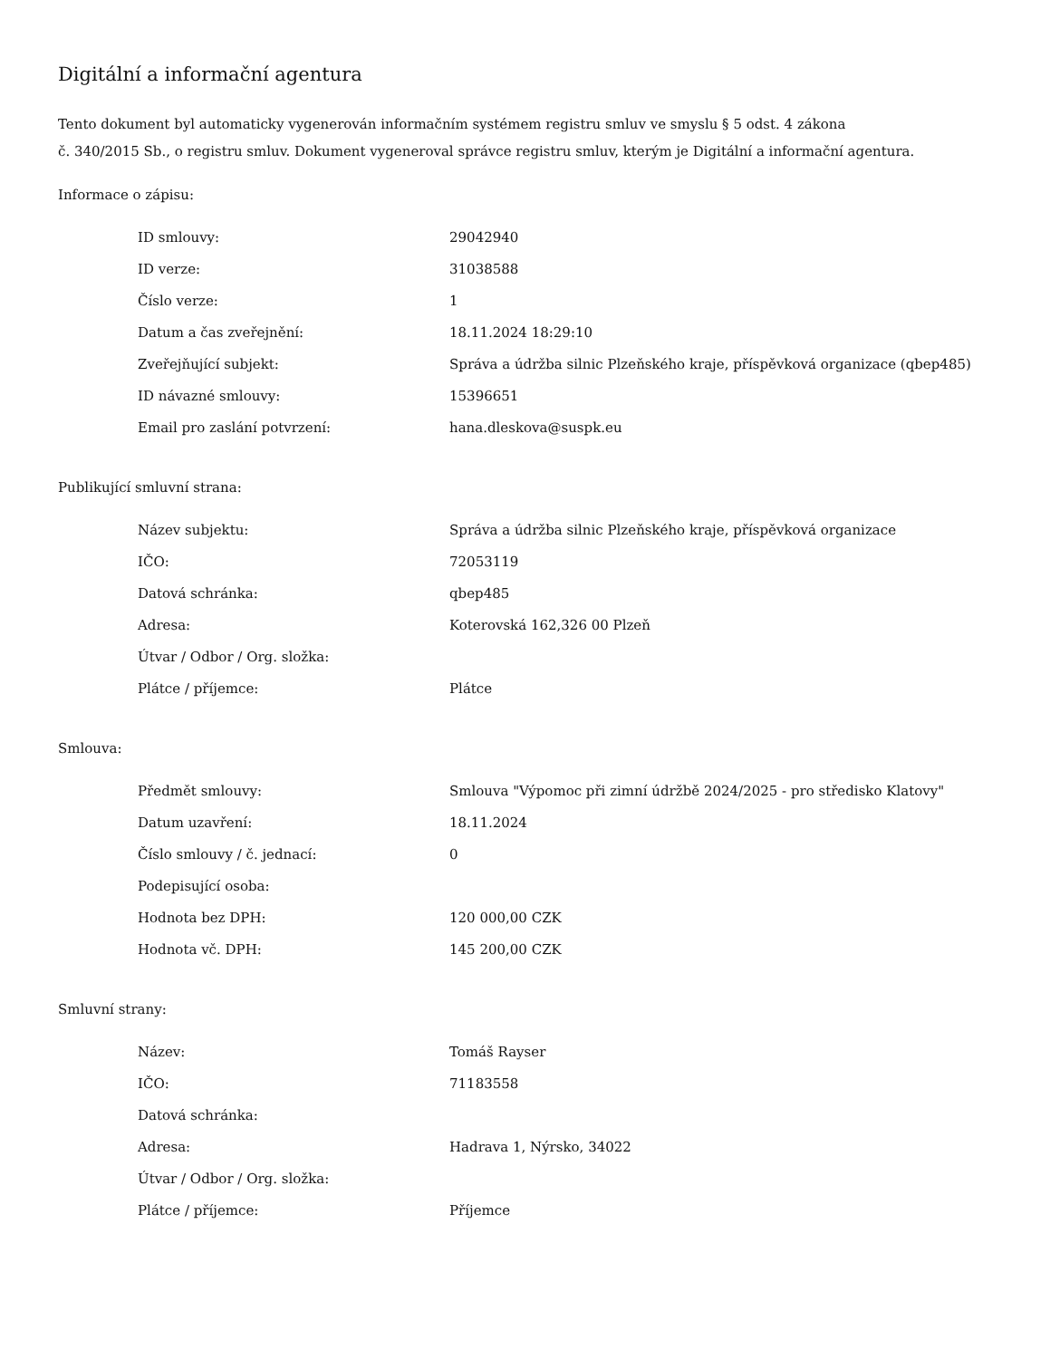Digitální a informační agentura
Tento dokument byl automaticky vygenerován informačním systémem registru smluv ve smyslu § 5 odst. 4 zákona
č. 340/2015 Sb., o registru smluv. Dokument vygeneroval správce registru smluv, kterým je Digitální a informační agentura.
Informace o zápisu:
| ID smlouvy: | 29042940 |
| ID verze: | 31038588 |
| Číslo verze: | 1 |
| Datum a čas zveřejnění: | 18.11.2024 18:29:10 |
| Zveřejňující subjekt: | Správa a údržba silnic Plzeňského kraje, příspěvková organizace (qbep485) |
| ID návazné smlouvy: | 15396651 |
| Email pro zaslání potvrzení: | hana.dleskova@suspk.eu |
Publikující smluvní strana:
| Název subjektu: | Správa a údržba silnic Plzeňského kraje, příspěvková organizace |
| IČO: | 72053119 |
| Datová schránka: | qbep485 |
| Adresa: | Koterovská 162,326 00 Plzeň |
| Útvar / Odbor / Org. složka: | |
| Plátce / příjemce: | Plátce |
Smlouva:
| Předmět smlouvy: | Smlouva "Výpomoc při zimní údržbě 2024/2025 - pro středisko Klatovy" |
| Datum uzavření: | 18.11.2024 |
| Číslo smlouvy / č. jednací: | 0 |
| Podepisující osoba: | |
| Hodnota bez DPH: | 120 000,00 CZK |
| Hodnota vč. DPH: | 145 200,00 CZK |
Smluvní strany:
| Název: | Tomáš Rayser |
| IČO: | 71183558 |
| Datová schránka: | |
| Adresa: | Hadrava 1, Nýrsko, 34022 |
| Útvar / Odbor / Org. složka: | |
| Plátce / příjemce: | Příjemce |